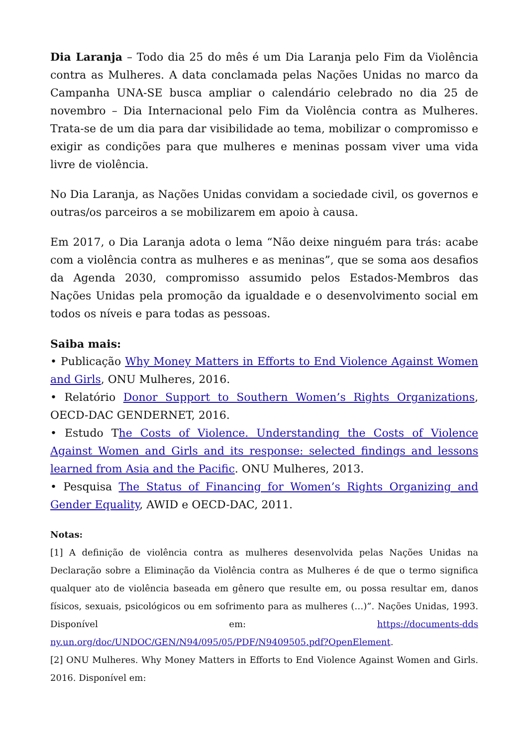Dia Laranja – Todo dia 25 do mês é um Dia Laranja pelo Fim da Violência contra as Mulheres. A data conclamada pelas Nações Unidas no marco da Campanha UNA-SE busca ampliar o calendário celebrado no dia 25 de novembro – Dia Internacional pelo Fim da Violência contra as Mulheres. Trata-se de um dia para dar visibilidade ao tema, mobilizar o compromisso e exigir as condições para que mulheres e meninas possam viver uma vida livre de violência.
No Dia Laranja, as Nações Unidas convidam a sociedade civil, os governos e outras/os parceiros a se mobilizarem em apoio à causa.
Em 2017, o Dia Laranja adota o lema “Não deixe ninguém para trás: acabe com a violência contra as mulheres e as meninas”, que se soma aos desafios da Agenda 2030, compromisso assumido pelos Estados-Membros das Nações Unidas pela promoção da igualdade e o desenvolvimento social em todos os níveis e para todas as pessoas.
Saiba mais:
• Publicação Why Money Matters in Efforts to End Violence Against Women and Girls, ONU Mulheres, 2016.
• Relatório Donor Support to Southern Women’s Rights Organizations, OECD-DAC GENDERNET, 2016.
• Estudo The Costs of Violence. Understanding the Costs of Violence Against Women and Girls and its response: selected findings and lessons learned from Asia and the Pacific. ONU Mulheres, 2013.
• Pesquisa The Status of Financing for Women’s Rights Organizing and Gender Equality, AWID e OECD-DAC, 2011.
Notas:
[1] A definição de violência contra as mulheres desenvolvida pelas Nações Unidas na Declaração sobre a Eliminação da Violência contra as Mulheres é de que o termo significa qualquer ato de violência baseada em gênero que resulte em, ou possa resultar em, danos físicos, sexuais, psicológicos ou em sofrimento para as mulheres (…)”. Nações Unidas, 1993. Disponível em: https://documents-dds ny.un.org/doc/UNDOC/GEN/N94/095/05/PDF/N9409505.pdf?OpenElement.
[2] ONU Mulheres. Why Money Matters in Efforts to End Violence Against Women and Girls. 2016. Disponível em: